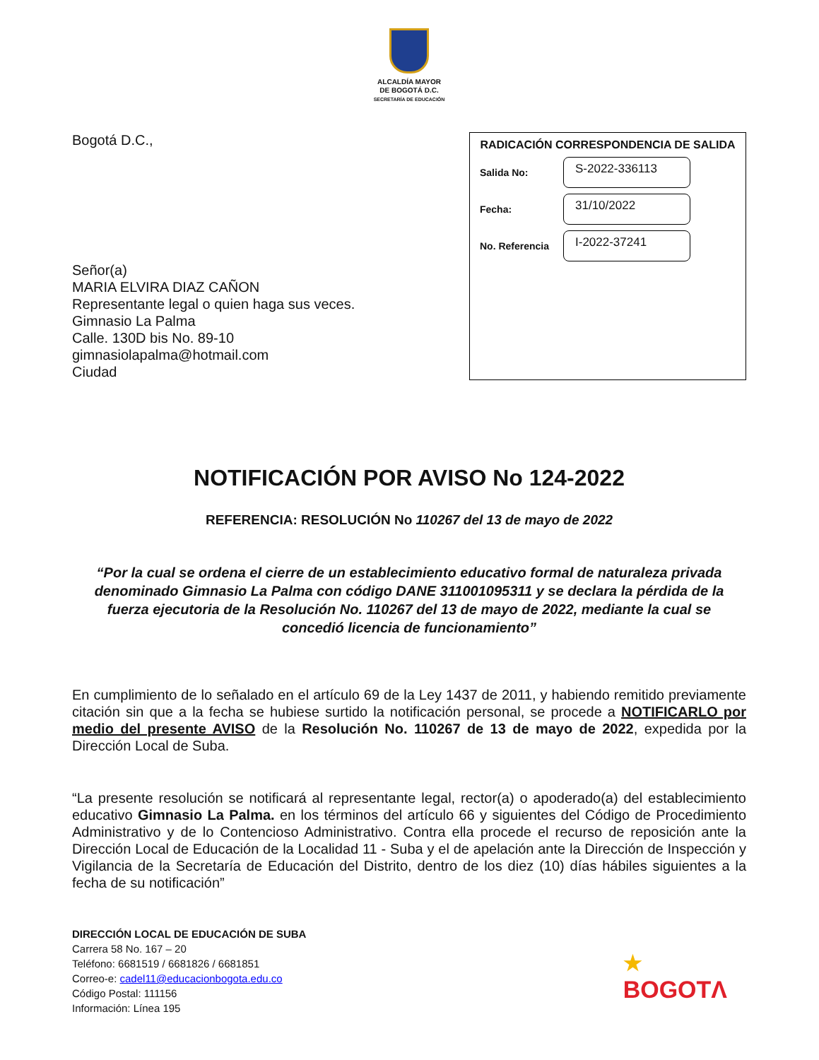ALCALDÍA MAYOR
DE BOGOTÁ D.C.
SECRETARÍA DE EDUCACIÓN
Bogotá D.C.,
Señor(a)
MARIA ELVIRA DIAZ CAÑON
Representante legal o quien haga sus veces.
Gimnasio La Palma
Calle. 130D bis No. 89-10
gimnasiolapalma@hotmail.com
Ciudad
RADICACIÓN CORRESPONDENCIA DE SALIDA
Salida No:
S-2022-336113
Fecha:
31/10/2022
No. Referencia
I-2022-37241
NOTIFICACIÓN POR AVISO No 124-2022
REFERENCIA: RESOLUCIÓN No 110267 del 13 de mayo de 2022
“Por la cual se ordena el cierre de un establecimiento educativo formal de naturaleza privada denominado Gimnasio La Palma con código DANE 311001095311 y se declara la pérdida de la fuerza ejecutoria de la Resolución No. 110267 del 13 de mayo de 2022, mediante la cual se concedió licencia de funcionamiento”
En cumplimiento de lo señalado en el artículo 69 de la Ley 1437 de 2011, y habiendo remitido previamente citación sin que a la fecha se hubiese surtido la notificación personal, se procede a NOTIFICARLO por medio del presente AVISO de la Resolución No. 110267 de 13 de mayo de 2022, expedida por la Dirección Local de Suba.
“La presente resolución se notificará al representante legal, rector(a) o apoderado(a) del establecimiento educativo Gimnasio La Palma. en los términos del artículo 66 y siguientes del Código de Procedimiento Administrativo y de lo Contencioso Administrativo. Contra ella procede el recurso de reposición ante la Dirección Local de Educación de la Localidad 11 - Suba y el de apelación ante la Dirección de Inspección y Vigilancia de la Secretaría de Educación del Distrito, dentro de los diez (10) días hábiles siguientes a la fecha de su notificación”
DIRECCIÓN LOCAL DE EDUCACIÓN DE SUBA
Carrera 58 No. 167 – 20
Teléfono: 6681519 / 6681826 / 6681851
Correo-e: cadel11@educacionbogota.edu.co
Código Postal: 111156
Información: Línea 195
★
BOGOTΛ